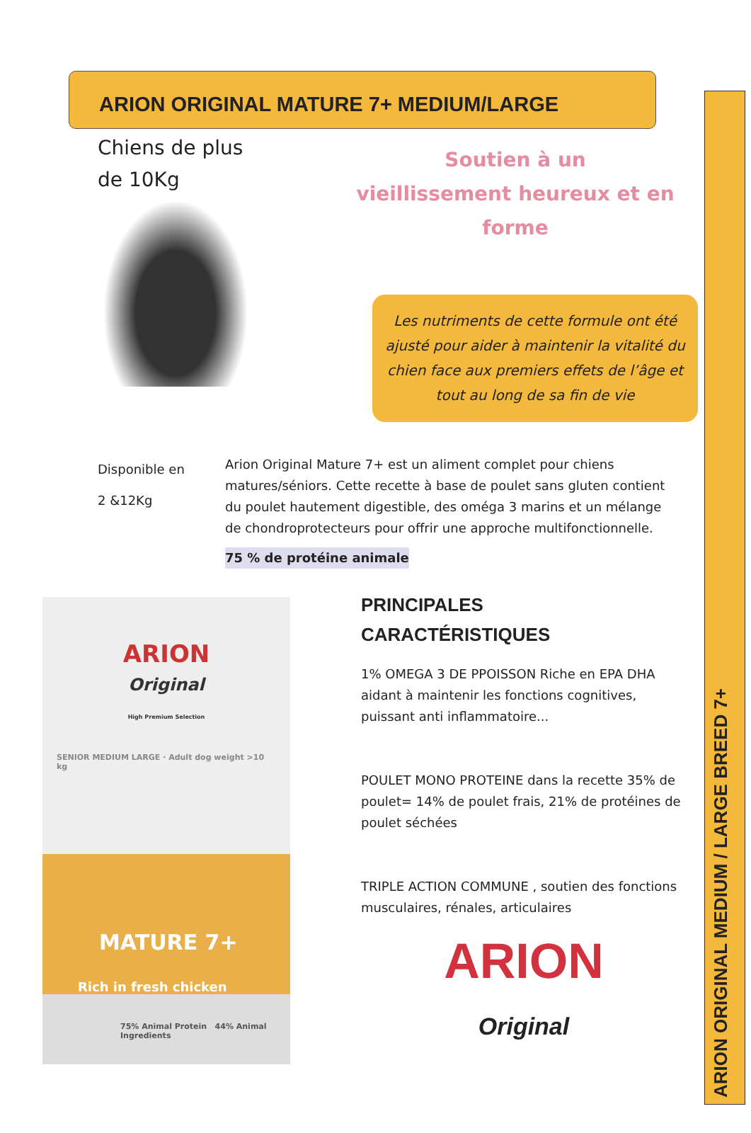ARION ORIGINAL MEDIUM / LARGE BREED 7+
ARION ORIGINAL MATURE 7+ MEDIUM/LARGE
Chiens de plus
de 10Kg
Soutien à un
vieillissement heureux et en forme
Les nutriments de cette formule ont été ajusté pour aider à maintenir la vitalité du chien face aux premiers effets de l’âge et tout au long de sa fin de vie
Disponible en
2 &12Kg
Arion Original Mature 7+ est un aliment complet pour chiens matures/séniors. Cette recette à base de poulet sans gluten contient du poulet hautement digestible, des oméga 3 marins et un mélange de chondroprotecteurs pour offrir une approche multifonctionnelle.
75 % de protéine animale
ARION
Original
High Premium Selection
SENIOR MEDIUM LARGE · Adult dog weight >10 kg
MATURE 7+
Rich in fresh chicken
75% Animal Protein 44% Animal Ingredients
PRINCIPALES
CARACTÉRISTIQUES
1% OMEGA 3 DE PPOISSON Riche en EPA DHA aidant à maintenir les fonctions cognitives, puissant anti inflammatoire...
POULET MONO PROTEINE dans la recette 35% de poulet= 14% de poulet frais, 21% de protéines de poulet séchées
TRIPLE ACTION COMMUNE , soutien des fonctions musculaires, rénales, articulaires
ARION
Original